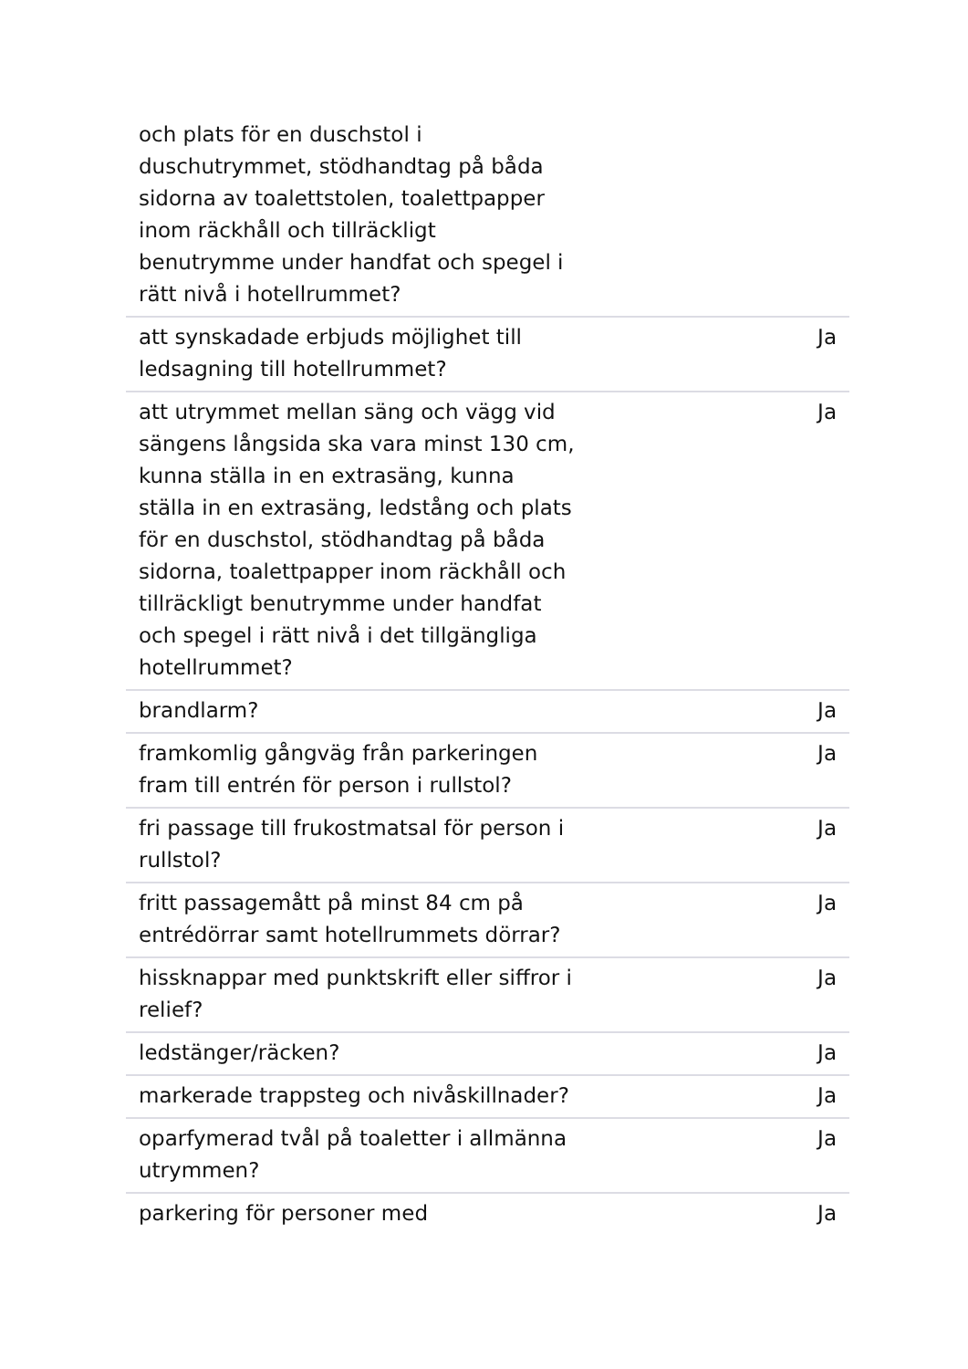| och plats för en duschstol i duschutrymmet, stödhandtag på båda sidorna av toalettstolen, toalettpapper inom räckhåll och tillräckligt benutrymme under handfat och spegel i rätt nivå i hotellrummet? | |
| att synskadade erbjuds möjlighet till ledsagning till hotellrummet? | Ja |
| att utrymmet mellan säng och vägg vid sängens långsida ska vara minst 130 cm, kunna ställa in en extrasäng, kunna ställa in en extrasäng, ledstång och plats för en duschstol, stödhandtag på båda sidorna, toalettpapper inom räckhåll och tillräckligt benutrymme under handfat och spegel i rätt nivå i det tillgängliga hotellrummet? | Ja |
| brandlarm? | Ja |
| framkomlig gångväg från parkeringen fram till entrén för person i rullstol? | Ja |
| fri passage till frukostmatsal för person i rullstol? | Ja |
| fritt passagemått på minst 84 cm på entrédörrar samt hotellrummets dörrar? | Ja |
| hissknappar med punktskrift eller siffror i relief? | Ja |
| ledstänger/räcken? | Ja |
| markerade trappsteg och nivåskillnader? | Ja |
| oparfymerad tvål på toaletter i allmänna utrymmen? | Ja |
| parkering för personer med | Ja |